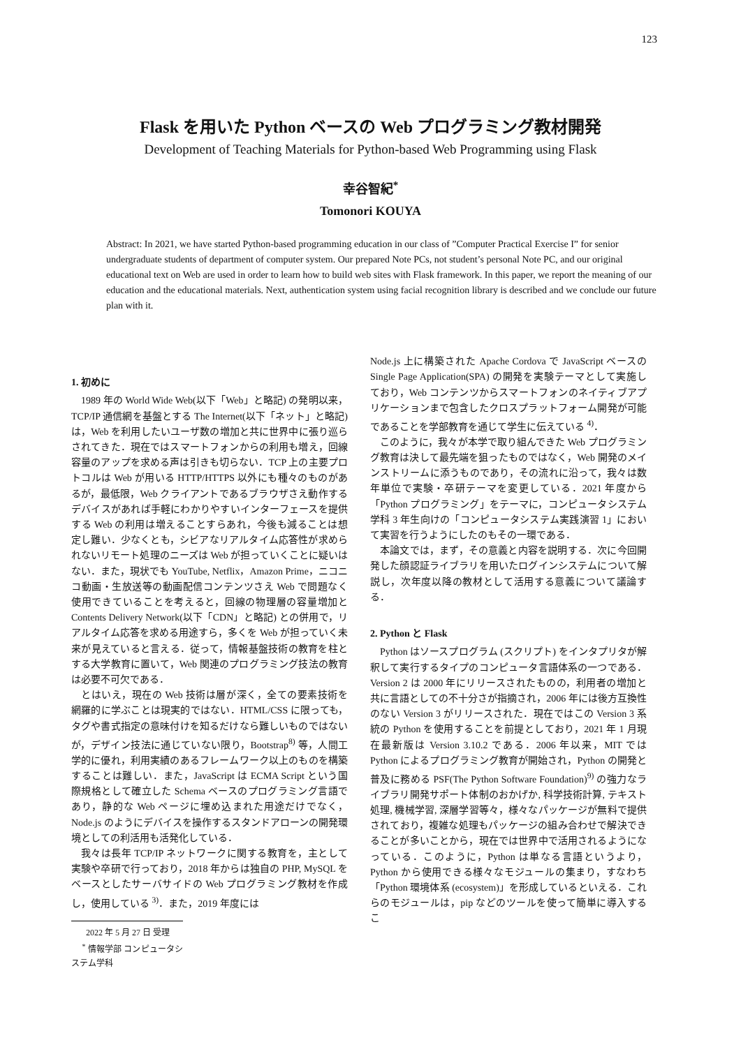123
Flask を用いた Python ベースの Web プログラミング教材開発
Development of Teaching Materials for Python-based Web Programming using Flask
幸谷智紀<sup>*</sup>
Tomonori KOUYA
Abstract: In 2021, we have started Python-based programming education in our class of ”Computer Practical Exercise I” for senior undergraduate students of department of computer system. Our prepared Note PCs, not student’s personal Note PC, and our original educational text on Web are used in order to learn how to build web sites with Flask framework. In this paper, we report the meaning of our education and the educational materials. Next, authentication system using facial recognition library is described and we conclude our future plan with it.
1. 初めに
1989 年の World Wide Web(以下「Web」と略記) の発明以来，TCP/IP 通信網を基盤とする The Internet(以下「ネット」と略記) は，Web を利用したいユーザ数の増加と共に世界中に張り巡らされてきた．現在ではスマートフォンからの利用も増え，回線容量のアップを求める声は引きも切らない．TCP 上の主要プロトコルは Web が用いる HTTP/HTTPS 以外にも種々のものがあるが，最低限，Web クライアントであるブラウザさえ動作するデバイスがあれば手軽にわかりやすいインターフェースを提供する Web の利用は増えることすらあれ，今後も減ることは想定し難い．少なくとも，シビアなリアルタイム応答性が求められないリモート処理のニーズは Web が担っていくことに疑いはない．また，現状でも YouTube, Netflix，Amazon Prime，ニコニコ動画・生放送等の動画配信コンテンツさえ Web で問題なく使用できていることを考えると，回線の物理層の容量増加と Contents Delivery Network(以下「CDN」と略記) との併用で，リアルタイム応答を求める用途すら，多くを Web が担っていく未来が見えていると言える．従って，情報基盤技術の教育を柱とする大学教育に置いて，Web 関連のプログラミング技法の教育は必要不可欠である．
とはいえ，現在の Web 技術は層が深く，全ての要素技術を網羅的に学ぶことは現実的ではない．HTML/CSS に限っても，タグや書式指定の意味付けを知るだけなら難しいものではないが，デザイン技法に通じていない限り，Bootstrap<sup>8)</sup> 等，人間工学的に優れ，利用実績のあるフレームワーク以上のものを構築することは難しい．また，JavaScript は ECMA Script という国際規格として確立した Schema ベースのプログラミング言語であり，静的な Web ページに埋め込まれた用途だけでなく，Node.js のようにデバイスを操作するスタンドアローンの開発環境としての利活用も活発化している．
我々は長年 TCP/IP ネットワークに関する教育を，主として実験や卒研で行っており，2018 年からは独自の PHP, MySQL をベースとしたサーバサイドの Web プログラミング教材を作成し，使用している <sup>3)</sup>．また，2019 年度には
2022 年 5 月 27 日 受理
<sup>*</sup> 情報学部 コンピュータシステム学科
Node.js 上に構築された Apache Cordova で JavaScript ベースの Single Page Application(SPA) の開発を実験テーマとして実施しており，Web コンテンツからスマートフォンのネイティブアプリケーションまで包含したクロスプラットフォーム開発が可能であることを学部教育を通じて学生に伝えている <sup>4)</sup>．
このように，我々が本学で取り組んできた Web プログラミング教育は決して最先端を狙ったものではなく，Web 開発のメインストリームに添うものであり，その流れに沿って，我々は数年単位で実験・卒研テーマを変更している．2021 年度から「Python プログラミング」をテーマに，コンピュータシステム学科 3 年生向けの「コンピュータシステム実践演習 1」において実習を行うようにしたのもその一環である．
本論文では，まず，その意義と内容を説明する．次に今回開発した顔認証ライブラリを用いたログインシステムについて解説し，次年度以降の教材として活用する意義について議論する．
2. Python と Flask
Python はソースプログラム (スクリプト) をインタプリタが解釈して実行するタイプのコンピュータ言語体系の一つである．Version 2 は 2000 年にリリースされたものの，利用者の増加と共に言語としての不十分さが指摘され，2006 年には後方互換性のない Version 3 がリリースされた．現在ではこの Version 3 系統の Python を使用することを前提としており，2021 年 1 月現在最新版は Version 3.10.2 である．2006 年以来，MIT では Python によるプログラミング教育が開始され，Python の開発と普及に務める PSF(The Python Software Foundation)<sup>9)</sup> の強力なライブラリ開発サポート体制のおかげか, 科学技術計算, テキスト処理, 機械学習, 深層学習等々，様々なパッケージが無料で提供されており，複雑な処理もパッケージの組み合わせで解決できることが多いことから，現在では世界中で活用されるようになっている．このように，Python は単なる言語というより，Python から使用できる様々なモジュールの集まり，すなわち「Python 環境体系 (ecosystem)」を形成しているといえる．これらのモジュールは，pip などのツールを使って簡単に導入するこ